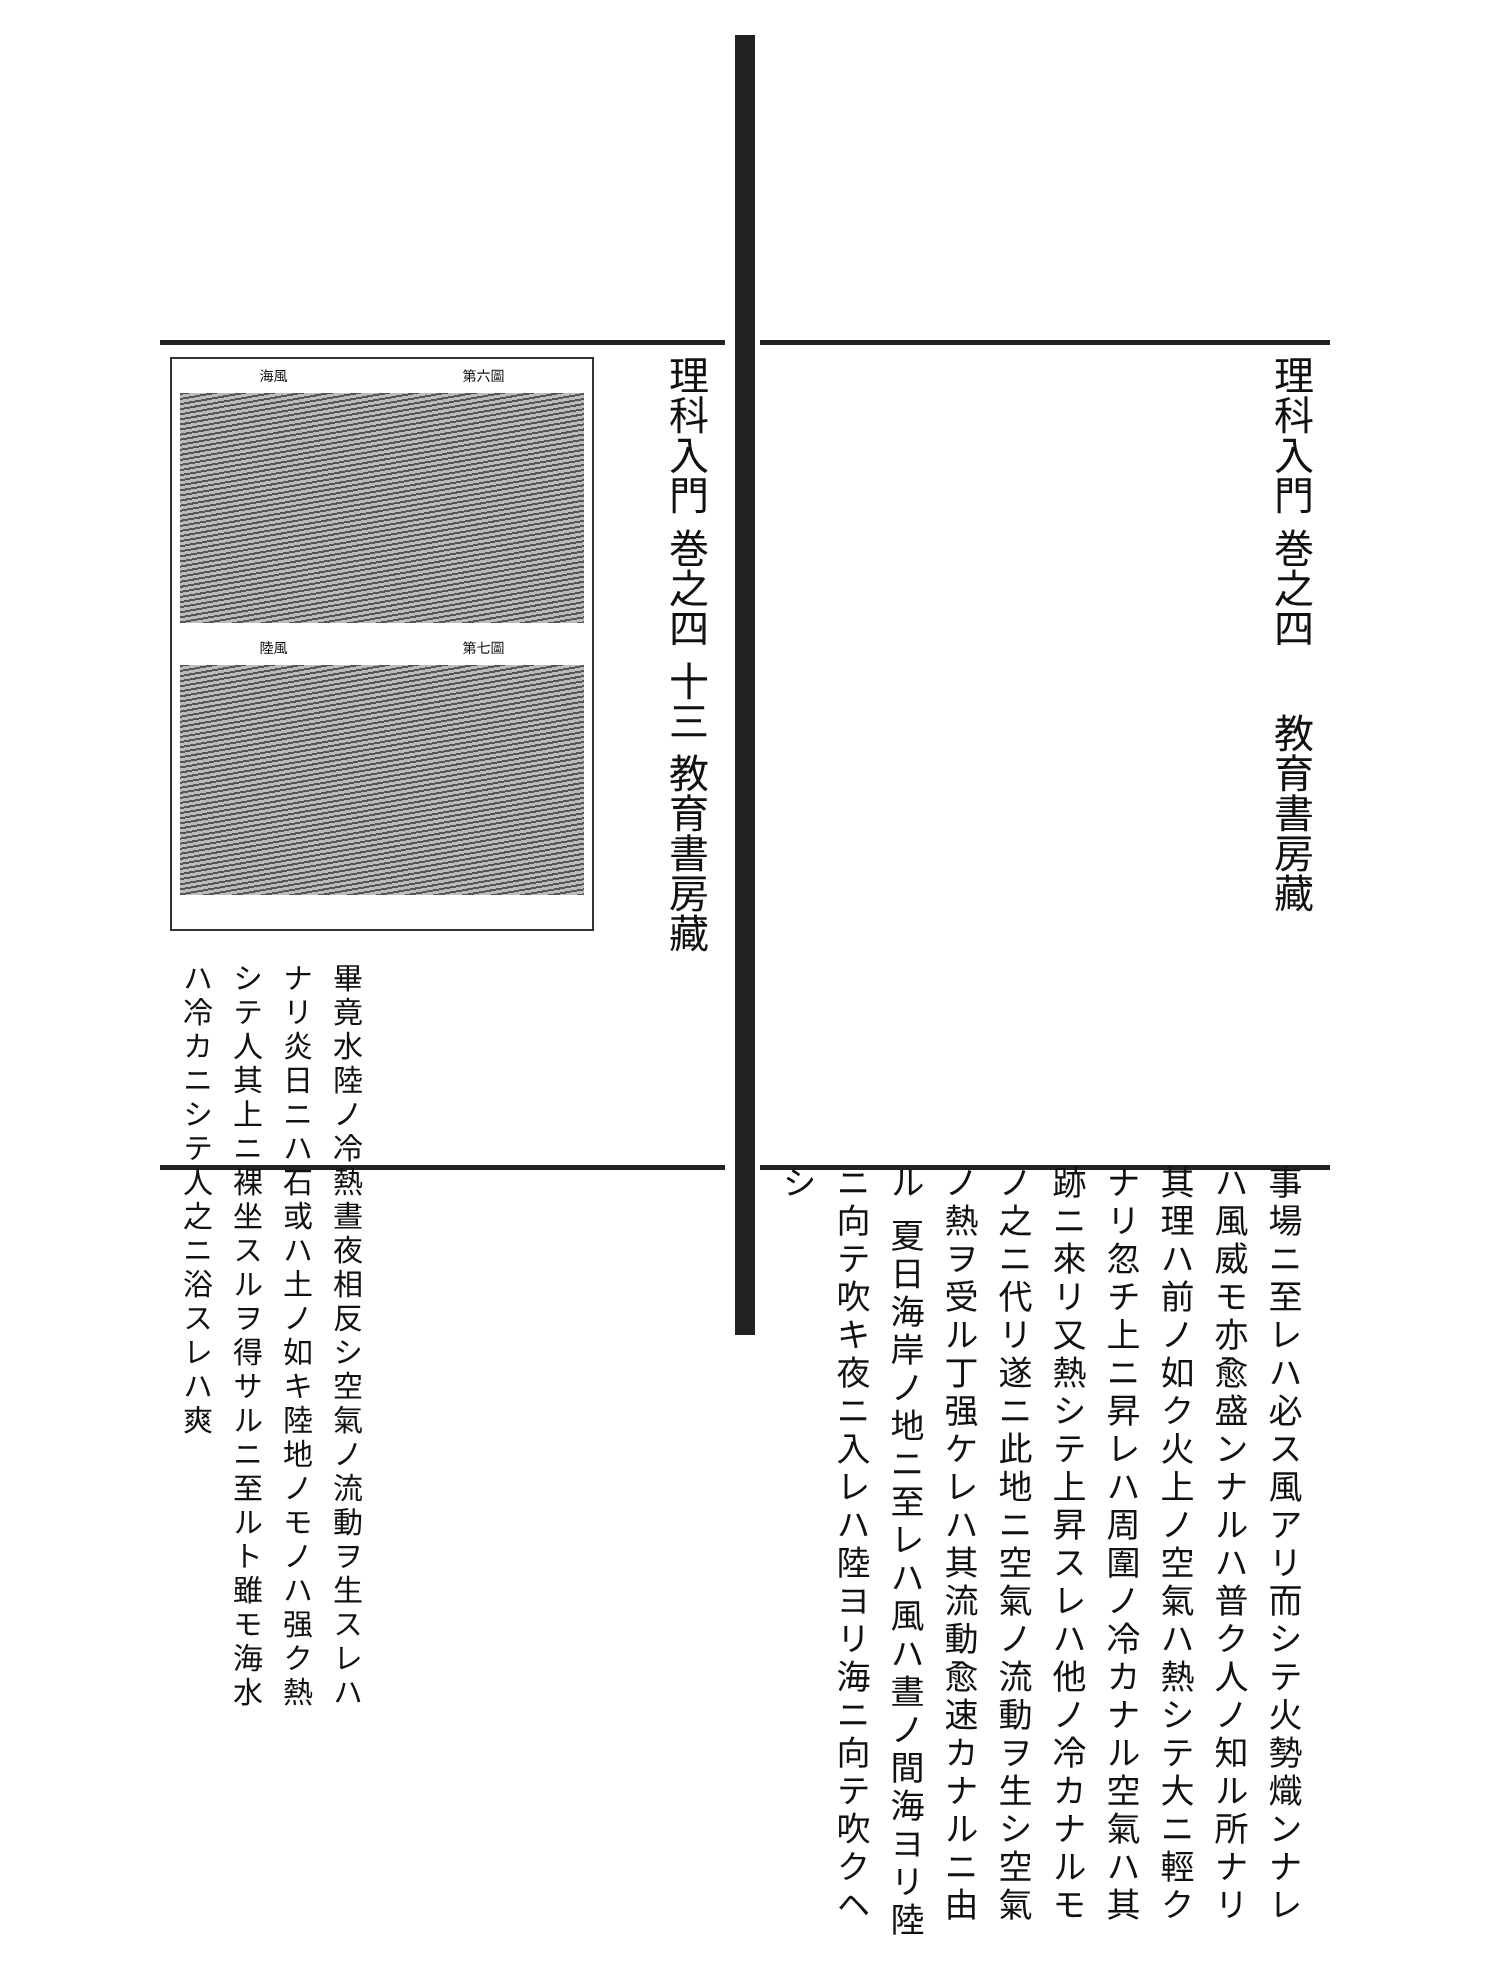理科入門 巻之四 　 教育書房藏
事場ニ至レハ必ス風アリ而シテ火勢熾ンナレハ風威モ亦愈盛ンナルハ普ク人ノ知ル所ナリ其理ハ前ノ如ク火上ノ空氣ハ熱シテ大ニ輕クナリ忽チ上ニ昇レハ周圍ノ冷カナル空氣ハ其跡ニ來リ又熱シテ上昇スレハ他ノ冷カナルモノ之ニ代リ遂ニ此地ニ空氣ノ流動ヲ生シ空氣ノ熱ヲ受ル丁强ケレハ其流動愈速カナルニ由ル 夏日海岸ノ地ニ至レハ風ハ晝ノ間海ヨリ陸ニ向テ吹キ夜ニ入レハ陸ヨリ海ニ向テ吹クヘシ
理科入門 巻之四 十三 教育書房藏
海風 第六圖
陸風 第七圖
畢竟水陸ノ冷熱晝夜相反シ空氣ノ流動ヲ生スレハナリ炎日ニハ石或ハ土ノ如キ陸地ノモノハ强ク熱シテ人其上ニ裸坐スルヲ得サルニ至ルト雖モ海水ハ冷カニシテ人之ニ浴スレハ爽